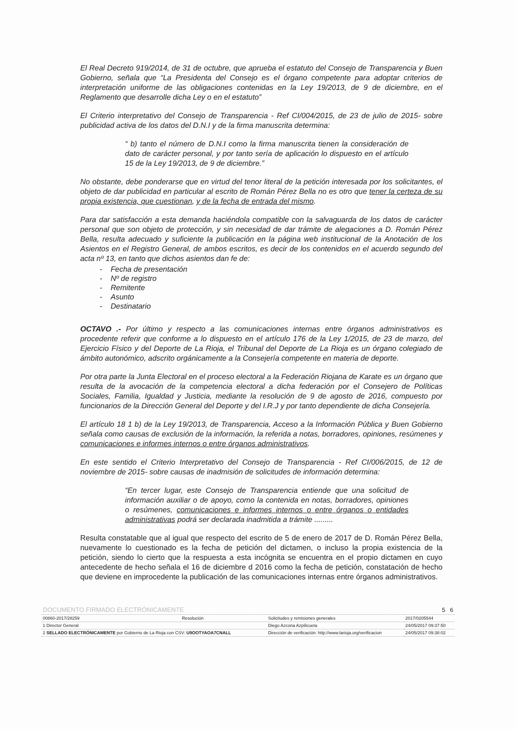El Real Decreto 919/2014, de 31 de octubre, que aprueba el estatuto del Consejo de Transparencia y Buen Gobierno, señala que “La Presidenta del Consejo es el órgano competente para adoptar criterios de interpretación uniforme de las obligaciones contenidas en la Ley 19/2013, de 9 de diciembre, en el Reglamento que desarrolle dicha Ley o en el estatuto”
El Criterio interpretativo del Consejo de Transparencia - Ref CI/004/2015, de 23 de julio de 2015- sobre publicidad activa de los datos del D.N.I y de la firma manuscrita determina:
“ b) tanto el número de D.N.I como la firma manuscrita tienen la consideración de dato de carácter personal, y por tanto sería de aplicación lo dispuesto en el artículo 15 de la Ley 19/2013, de 9 de diciembre.”
No obstante, debe ponderarse que en virtud del tenor literal de la petición interesada por los solicitantes, el objeto de dar publicidad en particular al escrito de Román Pérez Bella no es otro que tener la certeza de su propia existencia, que cuestionan, y de la fecha de entrada del mismo.
Para dar satisfacción a esta demanda haciéndola compatible con la salvaguarda de los datos de carácter personal que son objeto de protección, y sin necesidad de dar trámite de alegaciones a D. Román Pérez Bella, resulta adecuado y suficiente la publicación en la página web institucional de la Anotación de los Asientos en el Registro General, de ambos escritos, es decir de los contenidos en el acuerdo segundo del acta nº 13, en tanto que dichos asientos dan fe de:
- Fecha de presentación
- Nº de registro
- Remitente
- Asunto
- Destinatario
OCTAVO .- Por último y respecto a las comunicaciones internas entre órganos administrativos es procedente referir que conforme a lo dispuesto en el artículo 176 de la Ley 1/2015, de 23 de marzo, del Ejercicio Físico y del Deporte de La Rioja, el Tribunal del Deporte de La Rioja es un órgano colegiado de ámbito autonómico, adscrito orgánicamente a la Consejería competente en materia de deporte.
Por otra parte la Junta Electoral en el proceso electoral a la Federación Riojana de Karate es un órgano que resulta de la avocación de la competencia electoral a dicha federación por el Consejero de Políticas Sociales, Familia, Igualdad y Justicia, mediante la resolución de 9 de agosto de 2016, compuesto por funcionarios de la Dirección General del Deporte y del I.R.J y por tanto dependiente de dicha Consejería.
El artículo 18 1 b) de la Ley 19/2013, de Transparencia, Acceso a la Información Pública y Buen Gobierno señala como causas de exclusión de la información, la referida a notas, borradores, opiniones, resúmenes y comunicaciones e informes internos o entre órganos administrativos.
En este sentido el Criterio Interpretativo del Consejo de Transparencia - Ref CI/006/2015, de 12 de noviembre de 2015- sobre causas de inadmisión de solicitudes de información determina:
“En tercer lugar, este Consejo de Transparencia entiende que una solicitud de información auxiliar o de apoyo, como la contenida en notas, borradores, opiniones o resúmenes, comunicaciones e informes internos o entre órganos o entidades administrativas podrá ser declarada inadmitida a trámite .........
Resulta constatable que al igual que respecto del escrito de 5 de enero de 2017 de D. Román Pérez Bella, nuevamente lo cuestionado es la fecha de petición del dictamen, o incluso la propia existencia de la petición, siendo lo cierto que la respuesta a esta incógnita se encuentra en el propio dictamen en cuyo antecedente de hecho señala el 16 de diciembre d 2016 como la fecha de petición, constatación de hecho que deviene en improcedente la publicación de las comunicaciones internas entre órganos administrativos.
| DOCUMENTO FIRMADO ELECTRÓNICAMENTE | | | | 5 6 |
| 00860-2017/28259 | Resolución | Solicitudes y remisiones generales | | 2017/0205544 |
| 1 Director General | | Diego Azcona Azpilicueta | | 24/05/2017 09:37:50 |
| 2 SELLADO ELECTRÓNICAMENTE por Gobierno de La Rioja con CSV: U9OOTYAOA7CNALL | | | Dirección de verificación: http://www.larioja.org/verificacion | 24/05/2017 09:38:02 |